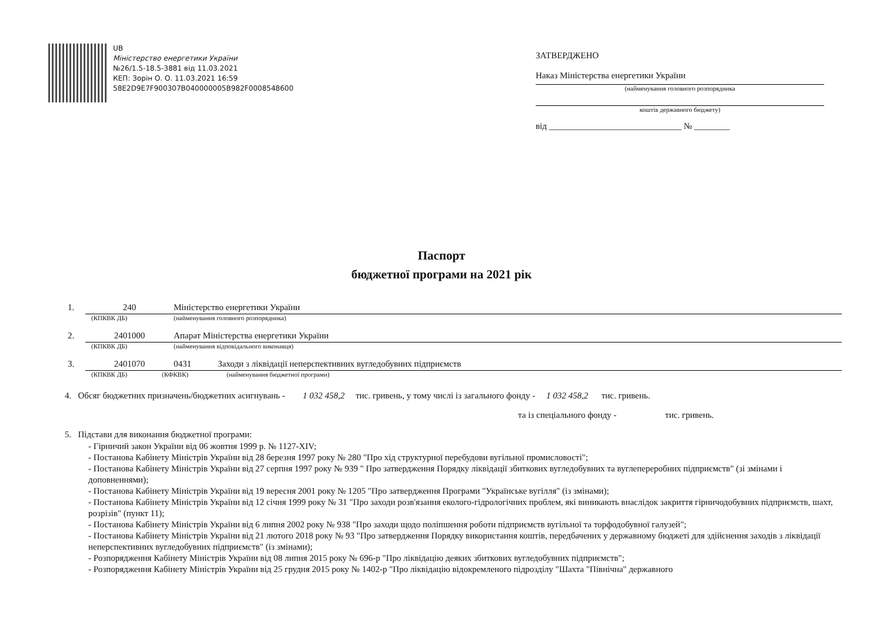UB
Міністерство енергетики України
№26/1.5-18.5-3881 від 11.03.2021
КЕП: Зорін О. О. 11.03.2021 16:59
58E2D9E7F900307B040000005B982F0008548600
ЗАТВЕРДЖЕНО
Наказ Міністерства енергетики України
(найменування головного розпорядника
коштів державного бюджету)
від ______________________________ № ________
Паспорт
бюджетної програми на 2021 рік
1. 240 Міністерство енергетики України
(КПКВК ДБ) (найменування головного розпорядника)
2. 2401000 Апарат Міністерства енергетики України
(КПКВК ДБ) (найменування відповідального виконавця)
3. 2401070 0431 Заходи з ліквідації неперспективних вугледобувних підприємств
(КПКВК ДБ) (КФКВК) (найменування бюджетної програми)
4. Обсяг бюджетних призначень/бюджетних асигнувань - 1 032 458,2 тис. гривень, у тому числі із загального фонду - 1 032 458,2 тис. гривень.
та із спеціального фонду - тис. гривень.
5. Підстави для виконання бюджетної програми:
- Гірничий закон України від 06 жовтня 1999 р. № 1127-XIV;
- Постанова Кабінету Міністрів України від 28 березня 1997 року № 280 "Про хід структурної перебудови вугільної промисловості";
- Постанова Кабінету Міністрів України від 27 серпня 1997 року № 939 " Про затвердження Порядку ліквідації збиткових вугледобувних та вуглепереробних підприємств" (зі змінами і доповненнями);
- Постанова Кабінету Міністрів України від 19 вересня 2001 року № 1205 "Про затвердження Програми "Українське вугілля" (із змінами);
- Постанова Кабінету Міністрів України від 12 січня 1999 року № 31 "Про заходи розв'язання еколого-гідрологічних проблем, які виникають внаслідок закриття гірничодобувних підприємств, шахт, розрізів" (пункт 11);
- Постанова Кабінету Міністрів України від 6 липня 2002 року № 938 "Про заходи щодо поліпшення роботи підприємств вугільної та торфодобувної галузей";
- Постанова Кабінету Міністрів України від 21 лютого 2018 року № 93 "Про затвердження Порядку використання коштів, передбачених у державному бюджеті для здійснення заходів з ліквідації неперспективних вугледобувних підприємств" (із змінами);
- Розпорядження Кабінету Міністрів України від 08 липня 2015 року № 696-р "Про ліквідацію деяких збиткових вугледобувних підприємств";
- Розпорядження Кабінету Міністрів України від 25 грудня 2015 року № 1402-р "Про ліквідацію відокремленого підрозділу "Шахта "Північна" державного